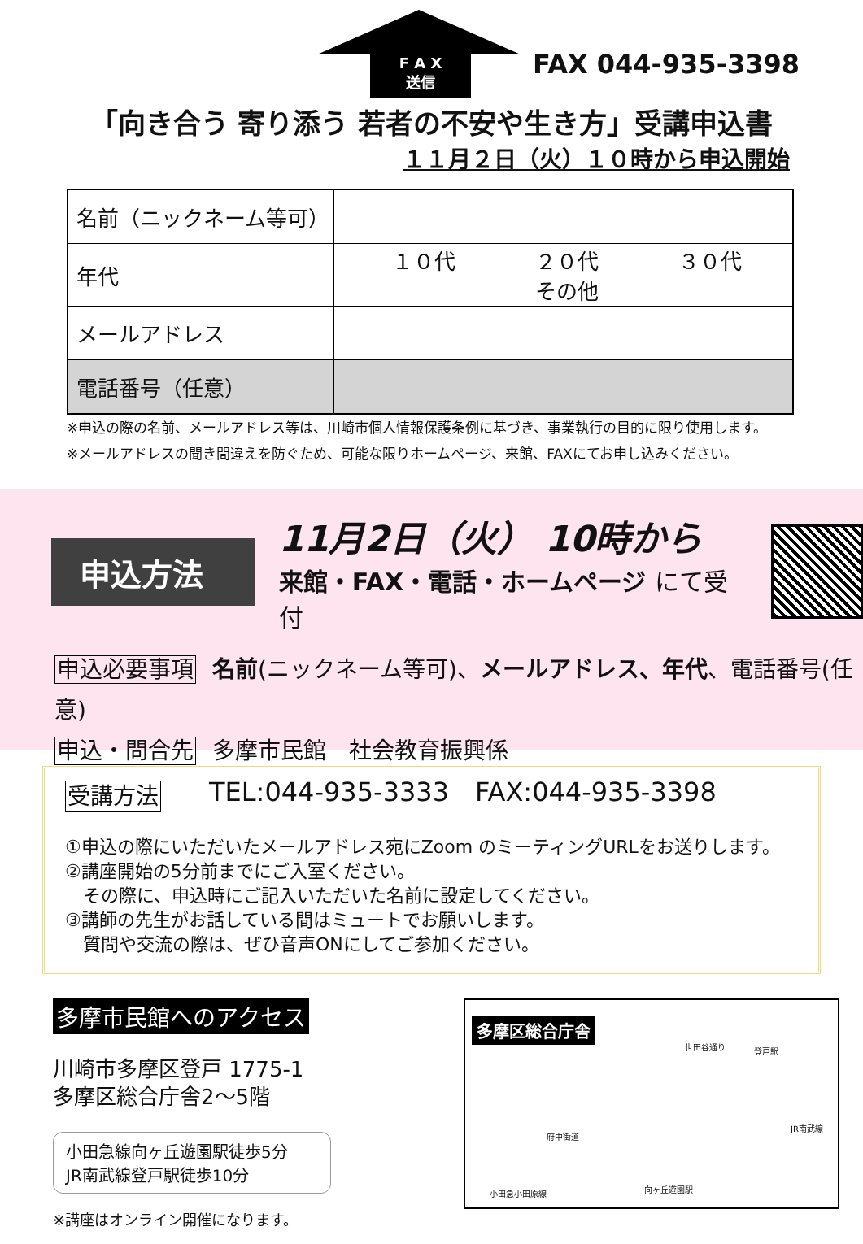F A X
送信
FAX 044-935-3398
「向き合う 寄り添う 若者の不安や生き方」受講申込書
１１月２日（火）１０時から申込開始
| 名前（ニックネーム等可） | |
| 年代 | １０代 ２０代 ３０代 その他 |
| メールアドレス | |
| 電話番号（任意） | |
※申込の際の名前、メールアドレス等は、川崎市個人情報保護条例に基づき、事業執行の目的に限り使用します。
※メールアドレスの聞き間違えを防ぐため、可能な限りホームページ、来館、FAXにてお申し込みください。
申込方法
11月2日（火） 10時から
来館・FAX・電話・ホームページ にて受付
申込必要事項 名前(ニックネーム等可)、メールアドレス、年代、電話番号(任意)
申込・問合先 多摩市民館　社会教育振興係
TEL:044-935-3333　FAX:044-935-3398
受講方法
①申込の際にいただいたメールアドレス宛にZoom のミーティングURLをお送りします。
②講座開始の5分前までにご入室ください。
　その際に、申込時にご記入いただいた名前に設定してください。
③講師の先生がお話している間はミュートでお願いします。
　質問や交流の際は、ぜひ音声ONにしてご参加ください。
多摩市民館へのアクセス
川崎市多摩区登戸 1775-1
多摩区総合庁舎2～5階
小田急線向ヶ丘遊園駅徒歩5分
JR南武線登戸駅徒歩10分
※講座はオンライン開催になります。
多摩区総合庁舎
登戸駅
向ヶ丘遊園駅 小田急小田原線
JR南武線
府中街道
世田谷通り